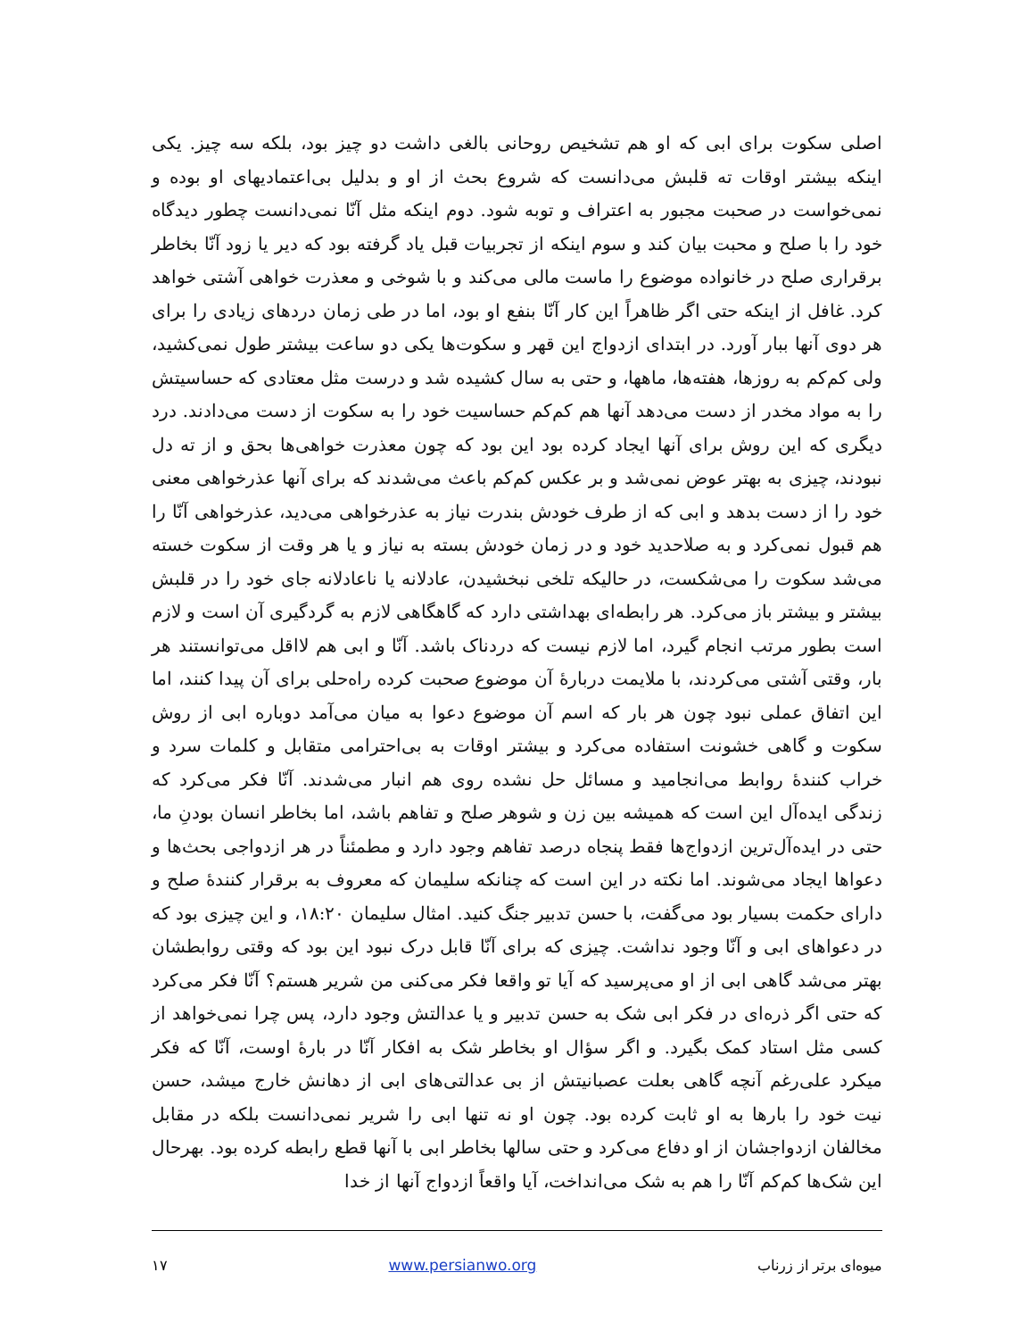اصلی سکوت برای ابی که او هم تشخیص روحانی بالغی داشت دو چیز بود، بلکه سه چیز. یکی اینکه بیشتر اوقات ته قلبش می‌دانست که شروع بحث از او و بدلیل بی‌اعتمادیهای او بوده و نمی‌خواست در صحبت مجبور به اعتراف و توبه شود. دوم اینکه مثل آنّا نمی‌دانست چطور دیدگاه خود را با صلح و محبت بیان کند و سوم اینکه از تجربیات قبل یاد گرفته بود که دیر یا زود آنّا بخاطر برقراری صلح در خانواده موضوع را ماست مالی می‌کند و با شوخی و معذرت خواهی آشتی خواهد کرد. غافل از اینکه حتی اگر ظاهراً این کار آنّا بنفع او بود، اما در طی زمان دردهای زیادی را برای هر دوی آنها ببار آورد. در ابتدای ازدواج این قهر و سکوت‌ها یکی دو ساعت بیشتر طول نمی‌کشید، ولی کم‌کم به روزها، هفته‌ها، ماهها، و حتی به سال کشیده شد و درست مثل معتادی که حساسیتش را به مواد مخدر از دست می‌دهد آنها هم کم‌کم حساسیت خود را به سکوت از دست می‌دادند. درد دیگری که این روش برای آنها ایجاد کرده بود این بود که چون معذرت خواهی‌ها بحق و از ته دل نبودند، چیزی به بهتر عوض نمی‌شد و بر عکس کم‌کم باعث می‌شدند که برای آنها عذرخواهی معنی خود را از دست بدهد و ابی که از طرف خودش بندرت نیاز به عذرخواهی می‌دید، عذرخواهی آنّا را هم قبول نمی‌کرد و به صلاحدید خود و در زمان خودش بسته به نیاز و یا هر وقت از سکوت خسته می‌شد سکوت را می‌شکست، در حالیکه تلخی نبخشیدن، عادلانه یا ناعادلانه جای خود را در قلبش بیشتر و بیشتر باز می‌کرد. هر رابطه‌ای بهداشتی دارد که گاهگاهی لازم به گردگیری آن است و لازم است بطور مرتب انجام گیرد، اما لازم نیست که دردناک باشد. آنّا و ابی هم لااقل می‌توانستند هر بار، وقتی آشتی می‌کردند، با ملایمت دربارهٔ آن موضوع صحبت کرده راه‌حلی برای آن پیدا کنند، اما این اتفاق عملی نبود چون هر بار که اسم آن موضوع دعوا به میان می‌آمد دوباره ابی از روش سکوت و گاهی خشونت استفاده می‌کرد و بیشتر اوقات به بی‌احترامی متقابل و کلمات سرد و خراب کنندهٔ روابط می‌انجامید و مسائل حل نشده روی هم انبار می‌شدند. آنّا فکر می‌کرد که زندگی ایده‌آل این است که همیشه بین زن و شوهر صلح و تفاهم باشد، اما بخاطر انسان بودنِ ما، حتی در ایده‌آل‌ترین ازدواج‌ها فقط پنجاه درصد تفاهم وجود دارد و مطمئناً در هر ازدواجی بحث‌ها و دعواها ایجاد می‌شوند. اما نکته در این است که چنانکه سلیمان که معروف به برقرار کنندهٔ صلح و دارای حکمت بسیار بود می‌گفت، با حسن تدبیر جنگ کنید. امثال سلیمان ۱۸:۲۰، و این چیزی بود که در دعواهای ابی و آنّا وجود نداشت. چیزی که برای آنّا قابل درک نبود این بود که وقتی روابطشان بهتر می‌شد گاهی ابی از او می‌پرسید که آیا تو واقعا فکر می‌کنی من شریر هستم؟ آنّا فکر می‌کرد که حتی اگر ذره‌ای در فکر ابی شک به حسن تدبیر و یا عدالتش وجود دارد، پس چرا نمی‌خواهد از کسی مثل استاد کمک بگیرد. و اگر سؤال او بخاطر شک به افکار آنّا در بارهٔ اوست، آنّا که فکر میکرد علی‌رغم آنچه گاهی بعلت عصبانیتش از بی عدالتی‌های ابی از دهانش خارج میشد، حسن نیت خود را بارها به او ثابت کرده بود. چون او نه تنها ابی را شریر نمی‌دانست بلکه در مقابل مخالفان ازدواجشان از او دفاع می‌کرد و حتی سالها بخاطر ابی با آنها قطع رابطه کرده بود. بهرحال این شک‌ها کم‌کم آنّا را هم به شک می‌انداخت، آیا واقعاً ازدواج آنها از خدا
میوه‌ای برتر از زرناب www.persianwo.org ۱۷